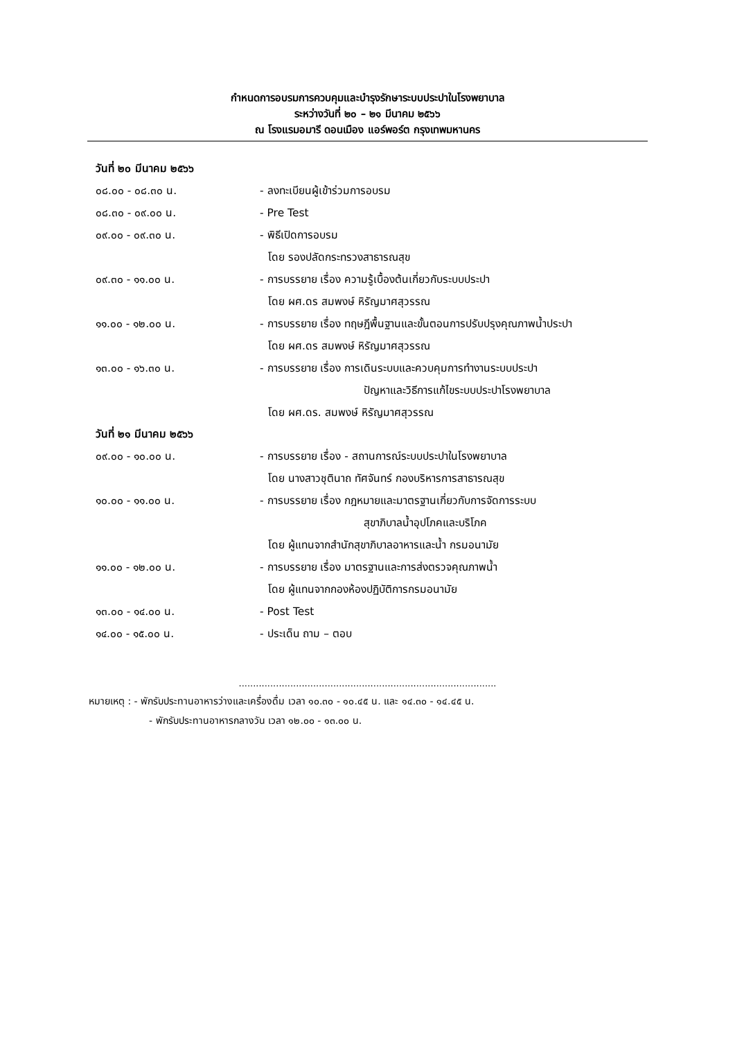กำหนดการอบรมการควบคุมและบำรุงรักษาระบบประปาในโรงพยาบาล
ระหว่างวันที่ ๒๐ – ๒๑ มีนาคม ๒๕๖๖
ณ โรงแรมอมารี ดอนเมือง แอร์พอร์ต กรุงเทพมหานคร
วันที่ ๒๐ มีนาคม ๒๕๖๖
๐๘.๐๐ - ๐๘.๓๐ น. - ลงทะเบียนผู้เข้าร่วมการอบรม
๐๘.๓๐ - ๐๙.๐๐ น. - Pre Test
๐๙.๐๐ - ๐๙.๓๐ น. - พิธีเปิดการอบรม
โดย รองปลัดกระทรวงสาธารณสุข
๐๙.๓๐ - ๑๑.๐๐ น. - การบรรยาย เรื่อง ความรู้เบื้องต้นเกี่ยวกับระบบประปา
โดย ผศ.ดร สมพงษ์ หิรัญมาศสุวรรณ
๑๑.๐๐ - ๑๒.๐๐ น. - การบรรยาย เรื่อง ทฤษฎีพื้นฐานและขั้นตอนการปรับปรุงคุณภาพน้ำประปา
โดย ผศ.ดร สมพงษ์ หิรัญมาศสุวรรณ
๑๓.๐๐ - ๑๖.๓๐ น. - การบรรยาย เรื่อง การเดินระบบและควบคุมการทำงานระบบประปา
ปัญหาและวิธีการแก้ไขระบบประปาโรงพยาบาล
โดย ผศ.ดร. สมพงษ์ หิรัญมาศสุวรรณ
วันที่ ๒๑ มีนาคม ๒๕๖๖
๐๙.๐๐ - ๑๐.๐๐ น. - การบรรยาย เรื่อง - สถานการณ์ระบบประปาในโรงพยาบาล
โดย นางสาวชุตินาถ ทัศจันทร์ กองบริหารการสาธารณสุข
๑๐.๐๐ - ๑๑.๐๐ น. - การบรรยาย เรื่อง กฎหมายและมาตรฐานเกี่ยวกับการจัดการระบบ
สุขาภิบาลน้ำอุปโภคและบริโภค
โดย ผู้แทนจากสำนักสุขาภิบาลอาหารและน้ำ กรมอนามัย
๑๑.๐๐ - ๑๒.๐๐ น. - การบรรยาย เรื่อง มาตรฐานและการส่งตรวจคุณภาพน้ำ
โดย ผู้แทนจากกองห้องปฏิบัติการกรมอนามัย
๑๓.๐๐ - ๑๔.๐๐ น. - Post Test
๑๔.๐๐ - ๑๕.๐๐ น. - ประเด็น ถาม – ตอบ
..........................................................................................
หมายเหตุ : - พักรับประทานอาหารว่างและเครื่องดื่ม เวลา ๑๐.๓๐ - ๑๐.๔๕ น. และ ๑๔.๓๐ - ๑๔.๔๕ น.
- พักรับประทานอาหารกลางวัน เวลา ๑๒.๐๐ - ๑๓.๐๐ น.